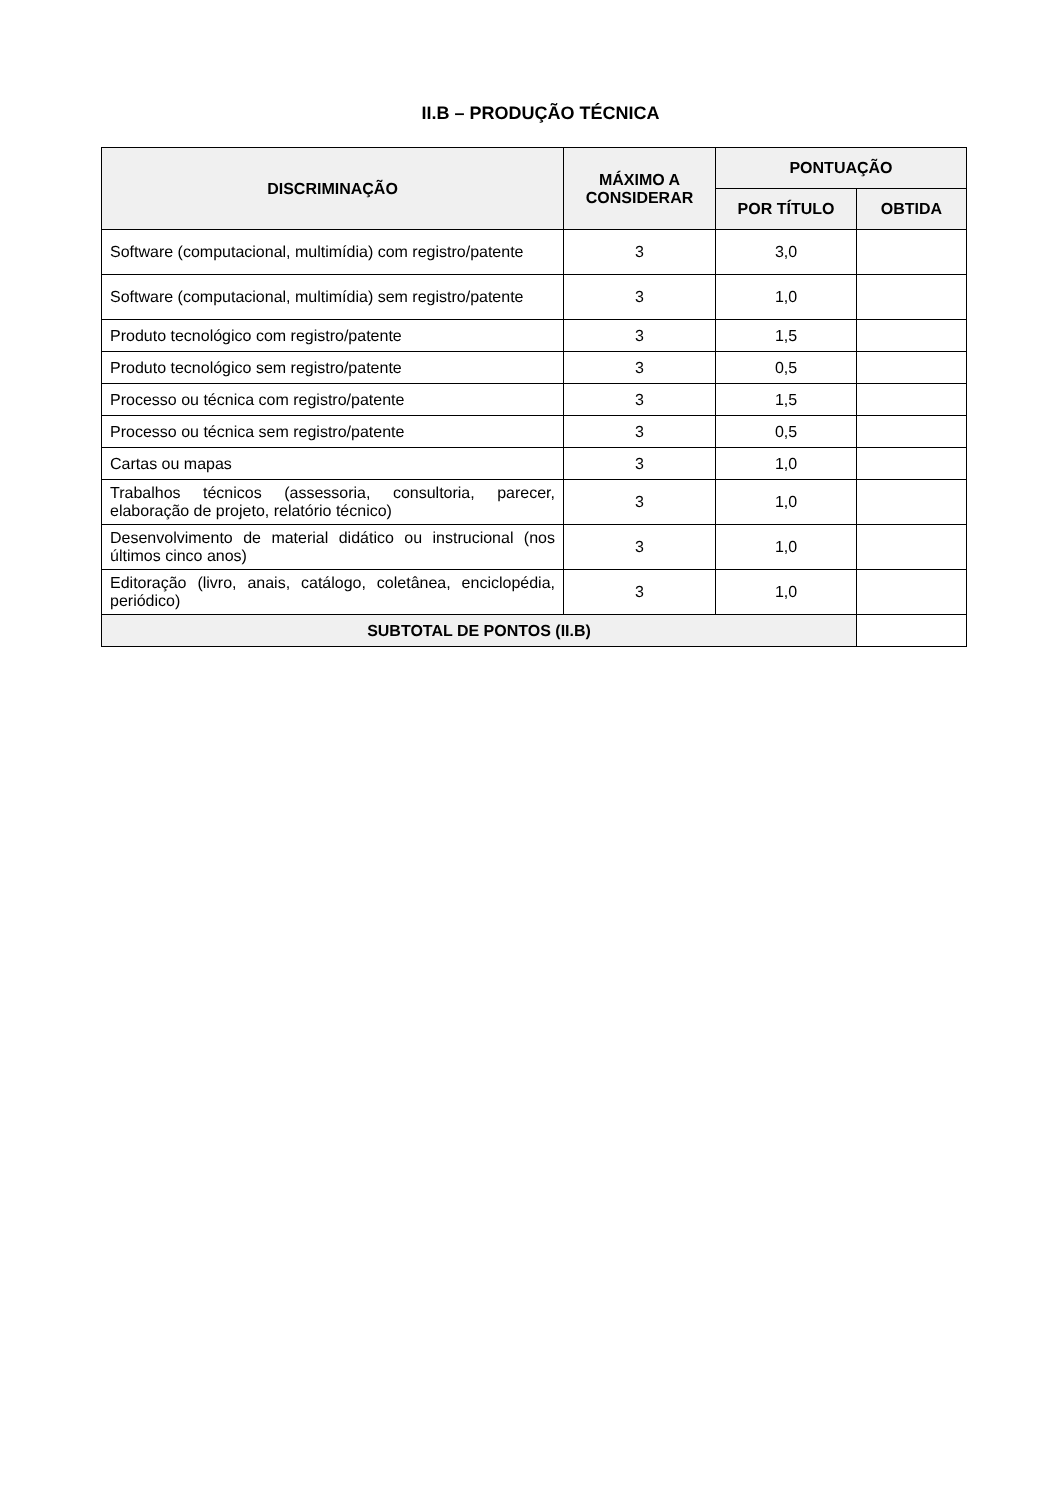II.B – PRODUÇÃO TÉCNICA
| DISCRIMINAÇÃO | MÁXIMO A CONSIDERAR | PONTUAÇÃO | |
| --- | --- | --- | --- |
| | | POR TÍTULO | OBTIDA |
| Software (computacional, multimídia) com registro/patente | 3 | 3,0 | |
| Software (computacional, multimídia) sem registro/patente | 3 | 1,0 | |
| Produto tecnológico com registro/patente | 3 | 1,5 | |
| Produto tecnológico sem registro/patente | 3 | 0,5 | |
| Processo ou técnica com registro/patente | 3 | 1,5 | |
| Processo ou técnica sem registro/patente | 3 | 0,5 | |
| Cartas ou mapas | 3 | 1,0 | |
| Trabalhos técnicos (assessoria, consultoria, parecer, elaboração de projeto, relatório técnico) | 3 | 1,0 | |
| Desenvolvimento de material didático ou instrucional (nos últimos cinco anos) | 3 | 1,0 | |
| Editoração (livro, anais, catálogo, coletânea, enciclopédia, periódico) | 3 | 1,0 | |
| SUBTOTAL DE PONTOS (II.B) | | | |